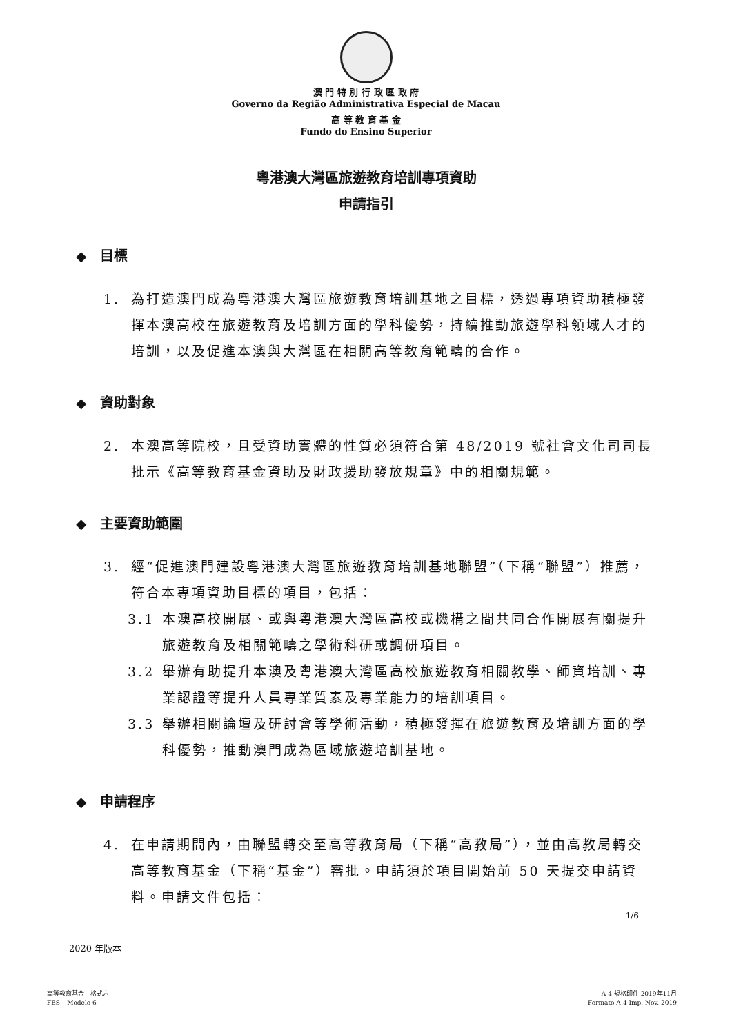澳 門 特 別 行 政 區 政 府
Governo da Região Administrativa Especial de Macau
高 等 教 育 基 金
Fundo do Ensino Superior
粵港澳大灣區旅遊教育培訓專項資助
申請指引
◆　目標
1. 為打造澳門成為粵港澳大灣區旅遊教育培訓基地之目標，透過專項資助積極發揮本澳高校在旅遊教育及培訓方面的學科優勢，持續推動旅遊學科領域人才的培訓，以及促進本澳與大灣區在相關高等教育範疇的合作。
◆　資助對象
2. 本澳高等院校，且受資助實體的性質必須符合第 48/2019 號社會文化司司長批示《高等教育基金資助及財政援助發放規章》中的相關規範。
◆　主要資助範圍
3. 經“促進澳門建設粵港澳大灣區旅遊教育培訓基地聯盟”（下稱“聯盟”）推薦，符合本專項資助目標的項目，包括：
3.1 本澳高校開展、或與粵港澳大灣區高校或機構之間共同合作開展有關提升旅遊教育及相關範疇之學術科研或調研項目。
3.2 舉辦有助提升本澳及粵港澳大灣區高校旅遊教育相關教學、師資培訓、專業認證等提升人員專業質素及專業能力的培訓項目。
3.3 舉辦相關論壇及研討會等學術活動，積極發揮在旅遊教育及培訓方面的學科優勢，推動澳門成為區域旅遊培訓基地。
◆　申請程序
4. 在申請期間內，由聯盟轉交至高等教育局（下稱“高教局”），並由高教局轉交高等教育基金（下稱“基金”）審批。申請須於項目開始前 50 天提交申請資料。申請文件包括：
2020 年版本
1/6
高等教育基金　格式六
FES – Modelo 6
A-4 規格印件 2019年11月
Formato A-4 Imp. Nov. 2019